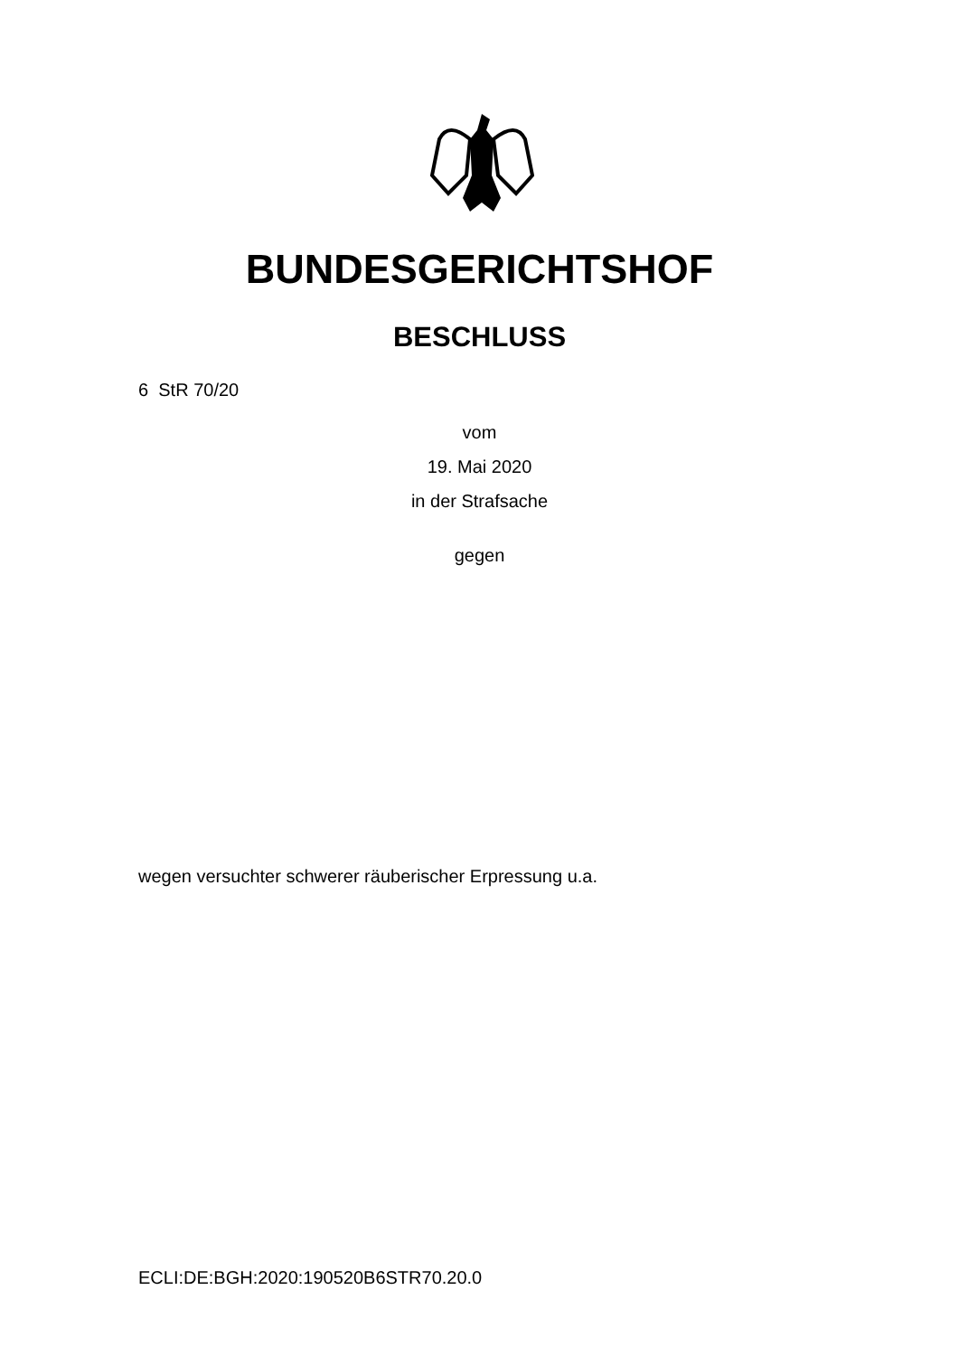BUNDESGERICHTSHOF
BESCHLUSS
6 StR 70/20
vom
19. Mai 2020
in der Strafsache
gegen
wegen versuchter schwerer räuberischer Erpressung u.a.
ECLI:DE:BGH:2020:190520B6STR70.20.0